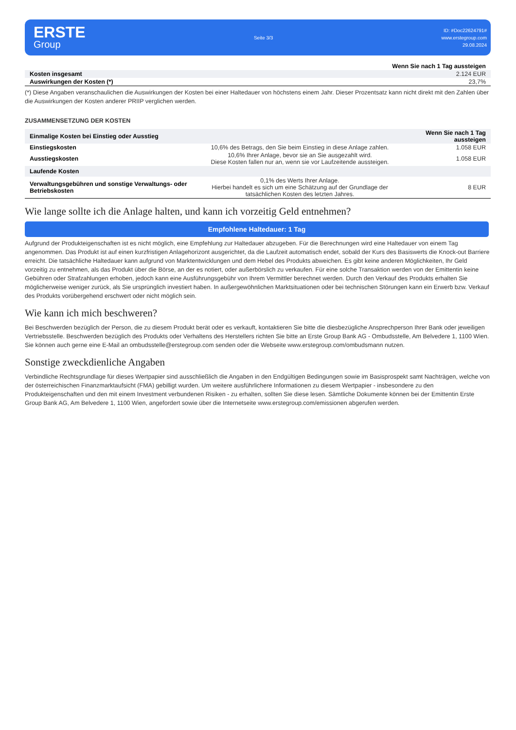ERSTE
Group
Seite 3/3
ID: #Doc22624791#
www.erstegroup.com
29.08.2024
| | Wenn Sie nach 1 Tag aussteigen |
| Kosten insgesamt | 2.124 EUR |
| Auswirkungen der Kosten (*) | 23,7% |
(*) Diese Angaben veranschaulichen die Auswirkungen der Kosten bei einer Haltedauer von höchstens einem Jahr. Dieser Prozentsatz kann nicht direkt mit den Zahlen über die Auswirkungen der Kosten anderer PRIIP verglichen werden.
ZUSAMMENSETZUNG DER KOSTEN
| Einmalige Kosten bei Einstieg oder Ausstieg | | Wenn Sie nach 1 Tag aussteigen |
| Einstiegskosten | 10,6% des Betrags, den Sie beim Einstieg in diese Anlage zahlen. | 1.058 EUR |
| Ausstiegskosten | 10,6% Ihrer Anlage, bevor sie an Sie ausgezahlt wird. Diese Kosten fallen nur an, wenn sie vor Laufzeitende aussteigen. | 1.058 EUR |
| Laufende Kosten | | |
| Verwaltungsgebühren und sonstige Verwaltungs- oder Betriebskosten | 0,1% des Werts Ihrer Anlage. Hierbei handelt es sich um eine Schätzung auf der Grundlage der tatsächlichen Kosten des letzten Jahres. | 8 EUR |
Wie lange sollte ich die Anlage halten, und kann ich vorzeitig Geld entnehmen?
Empfohlene Haltedauer: 1 Tag
Aufgrund der Produkteigenschaften ist es nicht möglich, eine Empfehlung zur Haltedauer abzugeben. Für die Berechnungen wird eine Haltedauer von einem Tag angenommen. Das Produkt ist auf einen kurzfristigen Anlagehorizont ausgerichtet, da die Laufzeit automatisch endet, sobald der Kurs des Basiswerts die Knock-out Barriere erreicht. Die tatsächliche Haltedauer kann aufgrund von Marktentwicklungen und dem Hebel des Produkts abweichen. Es gibt keine anderen Möglichkeiten, Ihr Geld vorzeitig zu entnehmen, als das Produkt über die Börse, an der es notiert, oder außerbörslich zu verkaufen. Für eine solche Transaktion werden von der Emittentin keine Gebühren oder Strafzahlungen erhoben, jedoch kann eine Ausführungsgebühr von Ihrem Vermittler berechnet werden. Durch den Verkauf des Produkts erhalten Sie möglicherweise weniger zurück, als Sie ursprünglich investiert haben. In außergewöhnlichen Marktsituationen oder bei technischen Störungen kann ein Erwerb bzw. Verkauf des Produkts vorübergehend erschwert oder nicht möglich sein.
Wie kann ich mich beschweren?
Bei Beschwerden bezüglich der Person, die zu diesem Produkt berät oder es verkauft, kontaktieren Sie bitte die diesbezügliche Ansprechperson Ihrer Bank oder jeweiligen Vertriebsstelle. Beschwerden bezüglich des Produkts oder Verhaltens des Herstellers richten Sie bitte an Erste Group Bank AG - Ombudsstelle, Am Belvedere 1, 1100 Wien. Sie können auch gerne eine E-Mail an ombudsstelle@erstegroup.com senden oder die Webseite www.erstegroup.com/ombudsmann nutzen.
Sonstige zweckdienliche Angaben
Verbindliche Rechtsgrundlage für dieses Wertpapier sind ausschließlich die Angaben in den Endgültigen Bedingungen sowie im Basisprospekt samt Nachträgen, welche von der österreichischen Finanzmarktaufsicht (FMA) gebilligt wurden. Um weitere ausführlichere Informationen zu diesem Wertpapier - insbesondere zu den Produkteigenschaften und den mit einem Investment verbundenen Risiken - zu erhalten, sollten Sie diese lesen. Sämtliche Dokumente können bei der Emittentin Erste Group Bank AG, Am Belvedere 1, 1100 Wien, angefordert sowie über die Internetseite www.erstegroup.com/emissionen abgerufen werden.